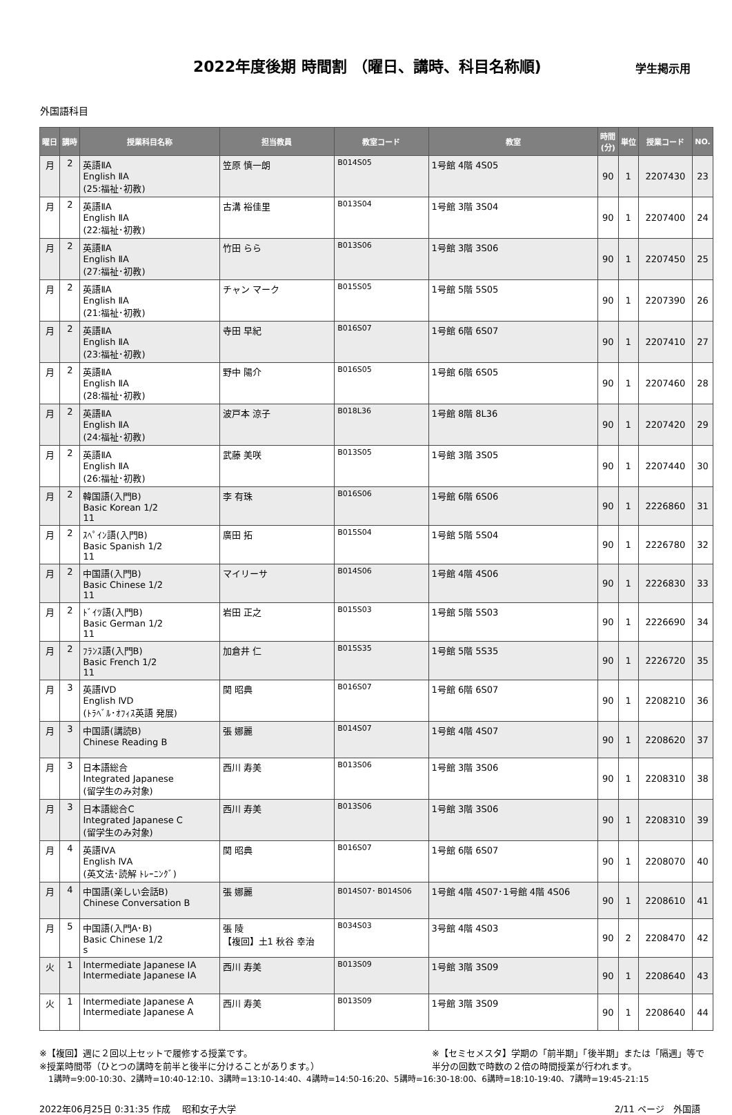2022年度後期 時間割 （曜日、講時、科目名称順)
学生掲示用
外国語科目
| 曜日 | 講時 | 授業科目名称 | 担当教員 | 教室コード | 教室 | 時間 (分) | 単位 | 授業コード | NO. |
| --- | --- | --- | --- | --- | --- | --- | --- | --- | --- |
| 月 | 2 | 英語ⅡA English ⅡA (25:福祉･初教) | 笠原 慎一朗 | B014S05 | 1号館 4階 4S05 | 90 | 1 | 2207430 | 23 |
| 月 | 2 | 英語ⅡA English ⅡA (22:福祉･初教) | 古溝 裕佳里 | B013S04 | 1号館 3階 3S04 | 90 | 1 | 2207400 | 24 |
| 月 | 2 | 英語ⅡA English ⅡA (27:福祉･初教) | 竹田 らら | B013S06 | 1号館 3階 3S06 | 90 | 1 | 2207450 | 25 |
| 月 | 2 | 英語ⅡA English ⅡA (21:福祉･初教) | チャン マーク | B015S05 | 1号館 5階 5S05 | 90 | 1 | 2207390 | 26 |
| 月 | 2 | 英語ⅡA English ⅡA (23:福祉･初教) | 寺田 早紀 | B016S07 | 1号館 6階 6S07 | 90 | 1 | 2207410 | 27 |
| 月 | 2 | 英語ⅡA English ⅡA (28:福祉･初教) | 野中 陽介 | B016S05 | 1号館 6階 6S05 | 90 | 1 | 2207460 | 28 |
| 月 | 2 | 英語ⅡA English ⅡA (24:福祉･初教) | 波戸本 涼子 | B018L36 | 1号館 8階 8L36 | 90 | 1 | 2207420 | 29 |
| 月 | 2 | 英語ⅡA English ⅡA (26:福祉･初教) | 武藤 美咲 | B013S05 | 1号館 3階 3S05 | 90 | 1 | 2207440 | 30 |
| 月 | 2 | 韓国語(入門B) Basic Korean 1/2 11 | 李 有珠 | B016S06 | 1号館 6階 6S06 | 90 | 1 | 2226860 | 31 |
| 月 | 2 | ｽﾍﾟｲﾝ語(入門B) Basic Spanish 1/2 11 | 廣田 拓 | B015S04 | 1号館 5階 5S04 | 90 | 1 | 2226780 | 32 |
| 月 | 2 | 中国語(入門B) Basic Chinese 1/2 11 | マイリーサ | B014S06 | 1号館 4階 4S06 | 90 | 1 | 2226830 | 33 |
| 月 | 2 | ﾄﾞｲﾂ語(入門B) Basic German 1/2 11 | 岩田 正之 | B015S03 | 1号館 5階 5S03 | 90 | 1 | 2226690 | 34 |
| 月 | 2 | ﾌﾗﾝｽ語(入門B) Basic French 1/2 11 | 加倉井 仁 | B015S35 | 1号館 5階 5S35 | 90 | 1 | 2226720 | 35 |
| 月 | 3 | 英語ⅣD English ⅣD (ﾄﾗﾍﾞﾙ･ｵﾌｨｽ英語 発展) | 関 昭典 | B016S07 | 1号館 6階 6S07 | 90 | 1 | 2208210 | 36 |
| 月 | 3 | 中国語(講読B) Chinese Reading B | 張 娜麗 | B014S07 | 1号館 4階 4S07 | 90 | 1 | 2208620 | 37 |
| 月 | 3 | 日本語総合 Integrated Japanese (留学生のみ対象) | 西川 寿美 | B013S06 | 1号館 3階 3S06 | 90 | 1 | 2208310 | 38 |
| 月 | 3 | 日本語総合C Integrated Japanese C (留学生のみ対象) | 西川 寿美 | B013S06 | 1号館 3階 3S06 | 90 | 1 | 2208310 | 39 |
| 月 | 4 | 英語ⅣA English ⅣA (英文法･読解 ﾄﾚｰﾆﾝｸﾞ) | 関 昭典 | B016S07 | 1号館 6階 6S07 | 90 | 1 | 2208070 | 40 |
| 月 | 4 | 中国語(楽しい会話B) Chinese Conversation B | 張 娜麗 | B014S07･ B014S06 | 1号館 4階 4S07･1号館 4階 4S06 | 90 | 1 | 2208610 | 41 |
| 月 | 5 | 中国語(入門A･B) Basic Chinese 1/2 s | 張 陵 【複回】土1 秋谷 幸治 | B034S03 | 3号館 4階 4S03 | 90 | 2 | 2208470 | 42 |
| 火 | 1 | Intermediate Japanese ⅠA Intermediate Japanese ⅠA | 西川 寿美 | B013S09 | 1号館 3階 3S09 | 90 | 1 | 2208640 | 43 |
| 火 | 1 | Intermediate Japanese A Intermediate Japanese A | 西川 寿美 | B013S09 | 1号館 3階 3S09 | 90 | 1 | 2208640 | 44 |
※【複回】週に２回以上セットで履修する授業です。
※授業時間帯（ひとつの講時を前半と後半に分けることがあります。）
※【セミセメスタ】学期の「前半期」「後半期」または「隔週」等で
半分の回数で時数の２倍の時間授業が行われます。
1講時=9:00-10:30、2講時=10:40-12:10、3講時=13:10-14:40、4講時=14:50-16:20、5講時=16:30-18:00、6講時=18:10-19:40、7講時=19:45-21:15
2022年06月25日 0:31:35 作成　 昭和女子大学 2/11 ページ　外国語